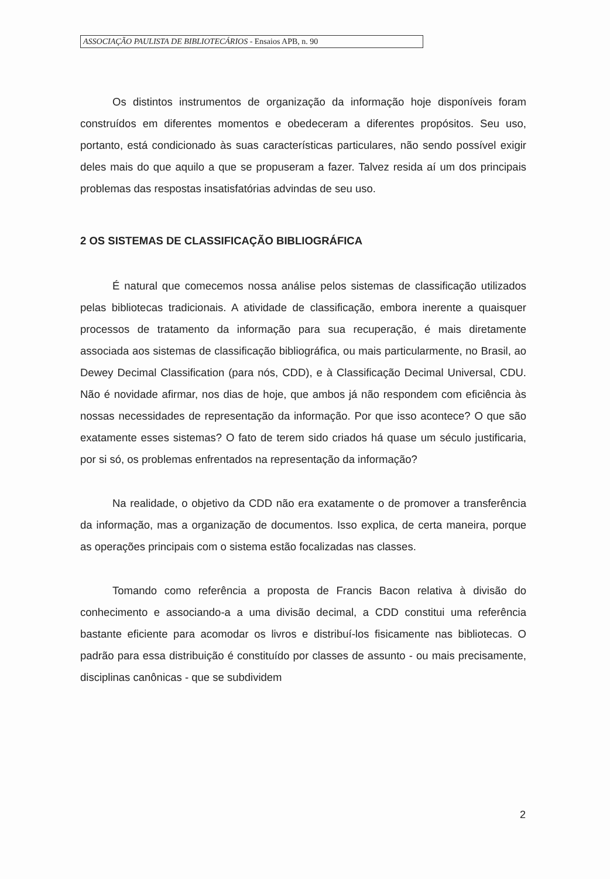ASSOCIAÇÃO PAULISTA DE BIBLIOTECÁRIOS - Ensaios APB, n. 90
Os distintos instrumentos de organização da informação hoje disponíveis foram construídos em diferentes momentos e obedeceram a diferentes propósitos. Seu uso, portanto, está condicionado às suas características particulares, não sendo possível exigir deles mais do que aquilo a que se propuseram a fazer. Talvez resida aí um dos principais problemas das respostas insatisfatórias advindas de seu uso.
2 OS SISTEMAS DE CLASSIFICAÇÃO BIBLIOGRÁFICA
É natural que comecemos nossa análise pelos sistemas de classificação utilizados pelas bibliotecas tradicionais. A atividade de classificação, embora inerente a quaisquer processos de tratamento da informação para sua recuperação, é mais diretamente associada aos sistemas de classificação bibliográfica, ou mais particularmente, no Brasil, ao Dewey Decimal Classification (para nós, CDD), e à Classificação Decimal Universal, CDU. Não é novidade afirmar, nos dias de hoje, que ambos já não respondem com eficiência às nossas necessidades de representação da informação. Por que isso acontece? O que são exatamente esses sistemas? O fato de terem sido criados há quase um século justificaria, por si só, os problemas enfrentados na representação da informação?
Na realidade, o objetivo da CDD não era exatamente o de promover a transferência da informação, mas a organização de documentos. Isso explica, de certa maneira, porque as operações principais com o sistema estão focalizadas nas classes.
Tomando como referência a proposta de Francis Bacon relativa à divisão do conhecimento e associando-a a uma divisão decimal, a CDD constitui uma referência bastante eficiente para acomodar os livros e distribuí-los fisicamente nas bibliotecas. O padrão para essa distribuição é constituído por classes de assunto - ou mais precisamente, disciplinas canônicas - que se subdividem
2